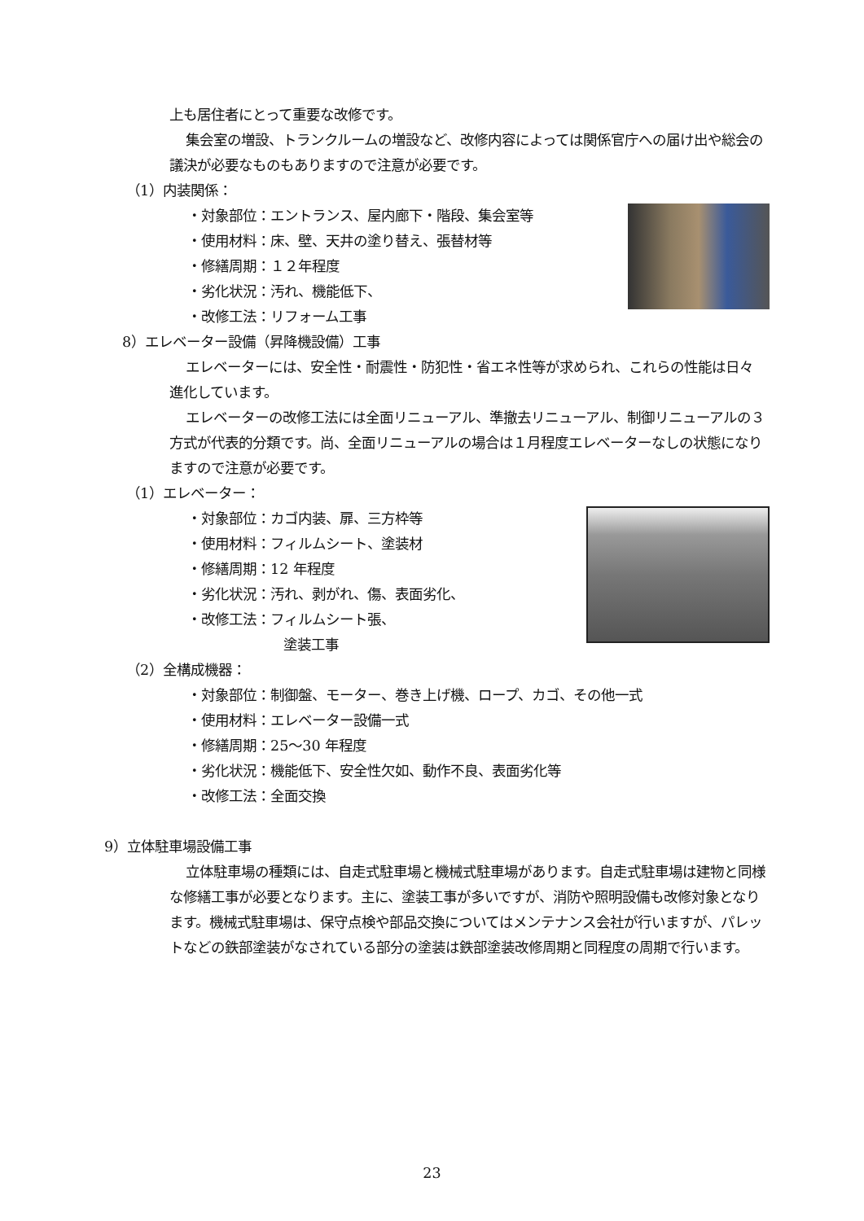上も居住者にとって重要な改修です。
集会室の増設、トランクルームの増設など、改修内容によっては関係官庁への届け出や総会の議決が必要なものもありますので注意が必要です。
（1）内装関係：
・対象部位：エントランス、屋内廊下・階段、集会室等
・使用材料：床、壁、天井の塗り替え、張替材等
・修繕周期：１２年程度
・劣化状況：汚れ、機能低下、
・改修工法：リフォーム工事
8）エレベーター設備（昇降機設備）工事
エレベーターには、安全性・耐震性・防犯性・省エネ性等が求められ、これらの性能は日々進化しています。
エレベーターの改修工法には全面リニューアル、準撤去リニューアル、制御リニューアルの３方式が代表的分類です。尚、全面リニューアルの場合は１月程度エレベーターなしの状態になりますので注意が必要です。
（1）エレベーター：
・対象部位：カゴ内装、扉、三方枠等
・使用材料：フィルムシート、塗装材
・修繕周期：12 年程度
・劣化状況：汚れ、剥がれ、傷、表面劣化、
・改修工法：フィルムシート張、
塗装工事
（2）全構成機器：
・対象部位：制御盤、モーター、巻き上げ機、ロープ、カゴ、その他一式
・使用材料：エレベーター設備一式
・修繕周期：25～30 年程度
・劣化状況：機能低下、安全性欠如、動作不良、表面劣化等
・改修工法：全面交換
9）立体駐車場設備工事
立体駐車場の種類には、自走式駐車場と機械式駐車場があります。自走式駐車場は建物と同様な修繕工事が必要となります。主に、塗装工事が多いですが、消防や照明設備も改修対象となります。機械式駐車場は、保守点検や部品交換についてはメンテナンス会社が行いますが、パレットなどの鉄部塗装がなされている部分の塗装は鉄部塗装改修周期と同程度の周期で行います。
23